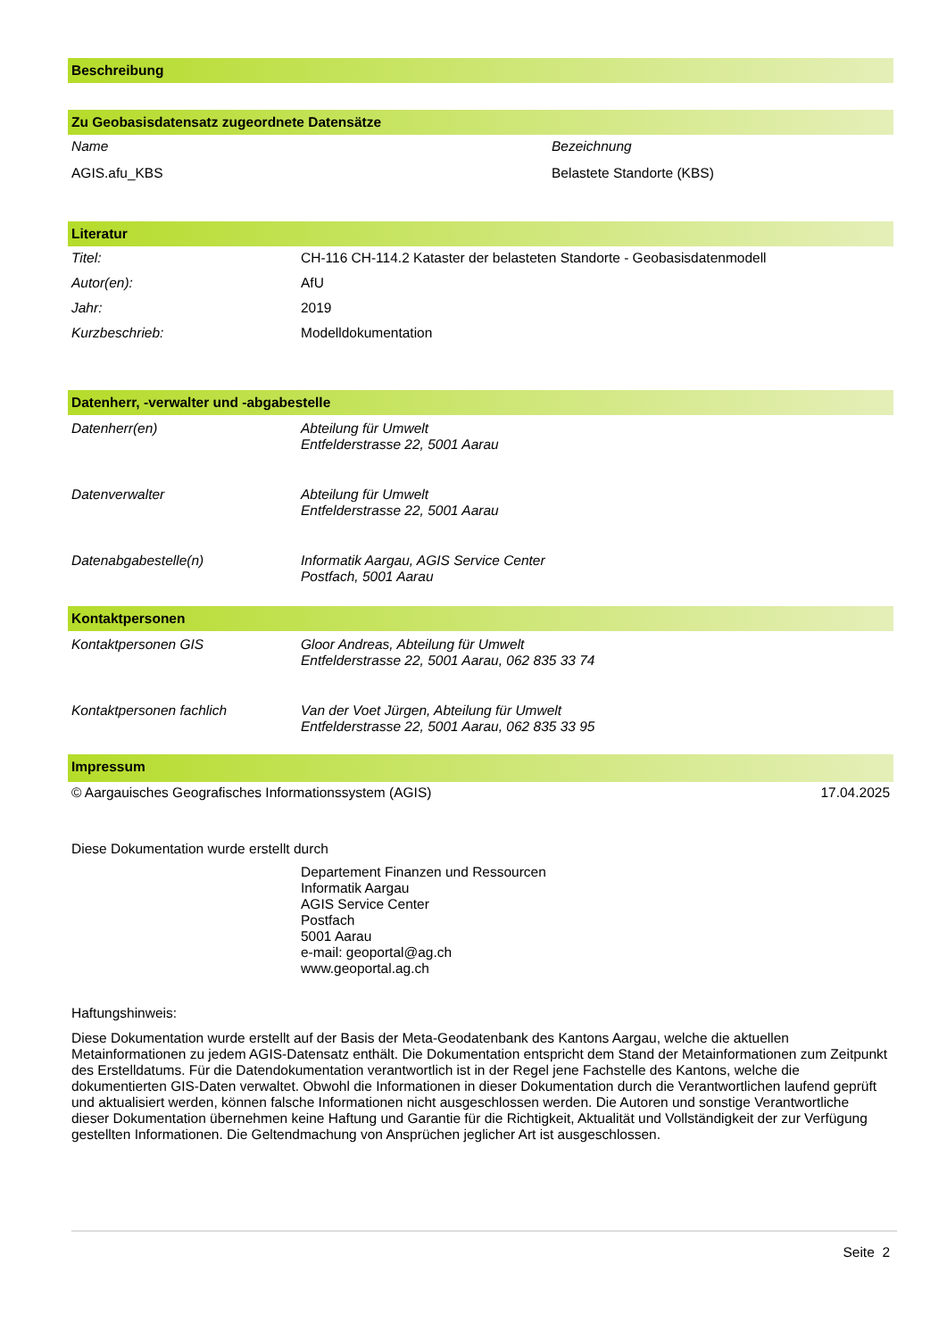Beschreibung
Zu Geobasisdatensatz zugeordnete Datensätze
| Name | Bezeichnung |
| AGIS.afu_KBS | Belastete Standorte (KBS) |
Literatur
| Titel: | CH-116 CH-114.2 Kataster der belasteten Standorte - Geobasisdatenmodell |
| Autor(en): | AfU |
| Jahr: | 2019 |
| Kurzbeschrieb: | Modelldokumentation |
Datenherr, -verwalter und -abgabestelle
| Datenherr(en) | Abteilung für Umwelt Entfelderstrasse 22, 5001 Aarau |
| Datenverwalter | Abteilung für Umwelt Entfelderstrasse 22, 5001 Aarau |
| Datenabgabestelle(n) | Informatik Aargau, AGIS Service Center Postfach, 5001 Aarau |
Kontaktpersonen
| Kontaktpersonen GIS | Gloor Andreas, Abteilung für Umwelt Entfelderstrasse 22, 5001 Aarau, 062 835 33 74 |
| Kontaktpersonen fachlich | Van der Voet Jürgen, Abteilung für Umwelt Entfelderstrasse 22, 5001 Aarau, 062 835 33 95 |
Impressum
| © Aargauisches Geografisches Informationssystem (AGIS) | 17.04.2025 |
Diese Dokumentation wurde erstellt durch
Departement Finanzen und Ressourcen
Informatik Aargau
AGIS Service Center
Postfach
5001 Aarau
e-mail: geoportal@ag.ch
www.geoportal.ag.ch
Haftungshinweis:
Diese Dokumentation wurde erstellt auf der Basis der Meta-Geodatenbank des Kantons Aargau, welche die aktuellen Metainformationen zu jedem AGIS-Datensatz enthält. Die Dokumentation entspricht dem Stand der Metainformationen zum Zeitpunkt des Erstelldatums. Für die Datendokumentation verantwortlich ist in der Regel jene Fachstelle des Kantons, welche die dokumentierten GIS-Daten verwaltet. Obwohl die Informationen in dieser Dokumentation durch die Verantwortlichen laufend geprüft und aktualisiert werden, können falsche Informationen nicht ausgeschlossen werden. Die Autoren und sonstige Verantwortliche dieser Dokumentation übernehmen keine Haftung und Garantie für die Richtigkeit, Aktualität und Vollständigkeit der zur Verfügung gestellten Informationen. Die Geltendmachung von Ansprüchen jeglicher Art ist ausgeschlossen.
Seite 2